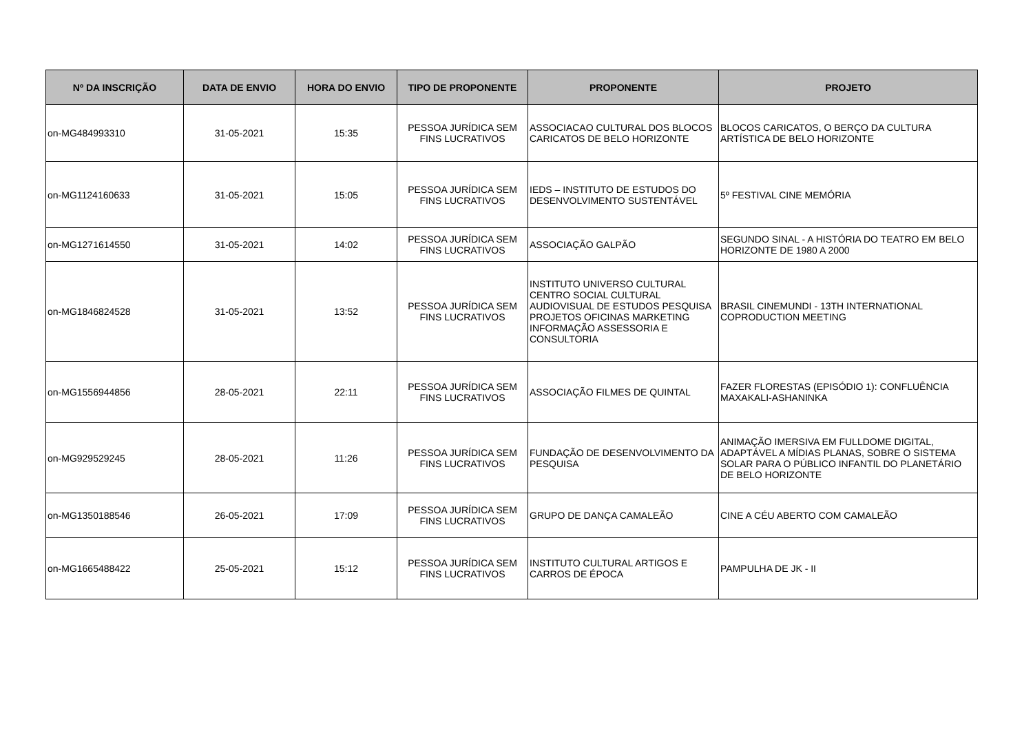| Nº DA INSCRIÇÃO | DATA DE ENVIO | HORA DO ENVIO | TIPO DE PROPONENTE | PROPONENTE | PROJETO |
| --- | --- | --- | --- | --- | --- |
| on-MG484993310 | 31-05-2021 | 15:35 | PESSOA JURÍDICA SEM FINS LUCRATIVOS | ASSOCIACAO CULTURAL DOS BLOCOS CARICATOS DE BELO HORIZONTE | BLOCOS CARICATOS, O BERÇO DA CULTURA ARTÍSTICA DE BELO HORIZONTE |
| on-MG1124160633 | 31-05-2021 | 15:05 | PESSOA JURÍDICA SEM FINS LUCRATIVOS | IEDS – INSTITUTO DE ESTUDOS DO DESENVOLVIMENTO SUSTENTÁVEL | 5º FESTIVAL CINE MEMÓRIA |
| on-MG1271614550 | 31-05-2021 | 14:02 | PESSOA JURÍDICA SEM FINS LUCRATIVOS | ASSOCIAÇÃO GALPÃO | SEGUNDO SINAL - A HISTÓRIA DO TEATRO EM BELO HORIZONTE DE 1980 A 2000 |
| on-MG1846824528 | 31-05-2021 | 13:52 | PESSOA JURÍDICA SEM FINS LUCRATIVOS | INSTITUTO UNIVERSO CULTURAL CENTRO SOCIAL CULTURAL AUDIOVISUAL DE ESTUDOS PESQUISA PROJETOS OFICINAS MARKETING INFORMAÇÃO ASSESSORIA E CONSULTORIA | BRASIL CINEMUNDI - 13TH INTERNATIONAL COPRODUCTION MEETING |
| on-MG1556944856 | 28-05-2021 | 22:11 | PESSOA JURÍDICA SEM FINS LUCRATIVOS | ASSOCIAÇÃO FILMES DE QUINTAL | FAZER FLORESTAS (EPISÓDIO 1): CONFLUÊNCIA MAXAKALI-ASHANINKA |
| on-MG929529245 | 28-05-2021 | 11:26 | PESSOA JURÍDICA SEM FINS LUCRATIVOS | FUNDAÇÃO DE DESENVOLVIMENTO DA PESQUISA | ANIMAÇÃO IMERSIVA EM FULLDOME DIGITAL, ADAPTÁVEL A MÍDIAS PLANAS, SOBRE O SISTEMA SOLAR PARA O PÚBLICO INFANTIL DO PLANETÁRIO DE BELO HORIZONTE |
| on-MG1350188546 | 26-05-2021 | 17:09 | PESSOA JURÍDICA SEM FINS LUCRATIVOS | GRUPO DE DANÇA CAMALEÃO | CINE A CÉU ABERTO COM CAMALEÃO |
| on-MG1665488422 | 25-05-2021 | 15:12 | PESSOA JURÍDICA SEM FINS LUCRATIVOS | INSTITUTO CULTURAL ARTIGOS E CARROS DE ÉPOCA | PAMPULHA DE JK - II |